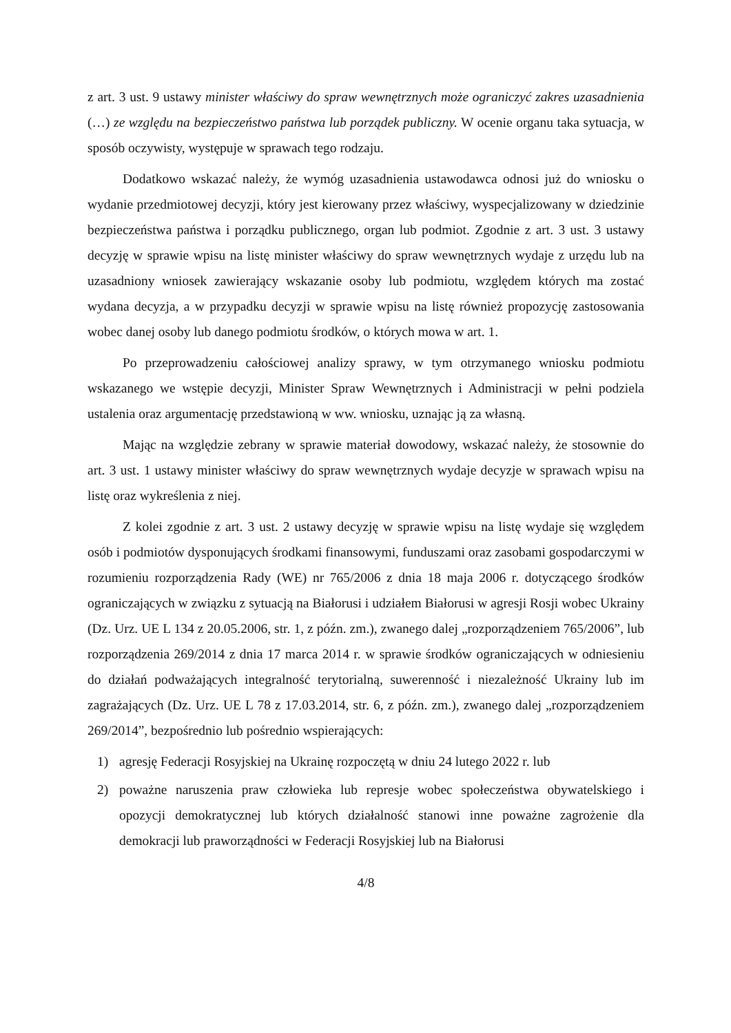z art. 3 ust. 9 ustawy minister właściwy do spraw wewnętrznych może ograniczyć zakres uzasadnienia (…) ze względu na bezpieczeństwo państwa lub porządek publiczny. W ocenie organu taka sytuacja, w sposób oczywisty, występuje w sprawach tego rodzaju.
Dodatkowo wskazać należy, że wymóg uzasadnienia ustawodawca odnosi już do wniosku o wydanie przedmiotowej decyzji, który jest kierowany przez właściwy, wyspecjalizowany w dziedzinie bezpieczeństwa państwa i porządku publicznego, organ lub podmiot. Zgodnie z art. 3 ust. 3 ustawy decyzję w sprawie wpisu na listę minister właściwy do spraw wewnętrznych wydaje z urzędu lub na uzasadniony wniosek zawierający wskazanie osoby lub podmiotu, względem których ma zostać wydana decyzja, a w przypadku decyzji w sprawie wpisu na listę również propozycję zastosowania wobec danej osoby lub danego podmiotu środków, o których mowa w art. 1.
Po przeprowadzeniu całościowej analizy sprawy, w tym otrzymanego wniosku podmiotu wskazanego we wstępie decyzji, Minister Spraw Wewnętrznych i Administracji w pełni podziela ustalenia oraz argumentację przedstawioną w ww. wniosku, uznając ją za własną.
Mając na względzie zebrany w sprawie materiał dowodowy, wskazać należy, że stosownie do art. 3 ust. 1 ustawy minister właściwy do spraw wewnętrznych wydaje decyzje w sprawach wpisu na listę oraz wykreślenia z niej.
Z kolei zgodnie z art. 3 ust. 2 ustawy decyzję w sprawie wpisu na listę wydaje się względem osób i podmiotów dysponujących środkami finansowymi, funduszami oraz zasobami gospodarczymi w rozumieniu rozporządzenia Rady (WE) nr 765/2006 z dnia 18 maja 2006 r. dotyczącego środków ograniczających w związku z sytuacją na Białorusi i udziałem Białorusi w agresji Rosji wobec Ukrainy (Dz. Urz. UE L 134 z 20.05.2006, str. 1, z późn. zm.), zwanego dalej „rozporządzeniem 765/2006”, lub rozporządzenia 269/2014 z dnia 17 marca 2014 r. w sprawie środków ograniczających w odniesieniu do działań podważających integralność terytorialną, suwerenność i niezależność Ukrainy lub im zagrażających (Dz. Urz. UE L 78 z 17.03.2014, str. 6, z późn. zm.), zwanego dalej „rozporządzeniem 269/2014”, bezpośrednio lub pośrednio wspierających:
1) agresję Federacji Rosyjskiej na Ukrainę rozpoczętą w dniu 24 lutego 2022 r. lub
2) poważne naruszenia praw człowieka lub represje wobec społeczeństwa obywatelskiego i opozycji demokratycznej lub których działalność stanowi inne poważne zagrożenie dla demokracji lub praworządności w Federacji Rosyjskiej lub na Białorusi
4/8